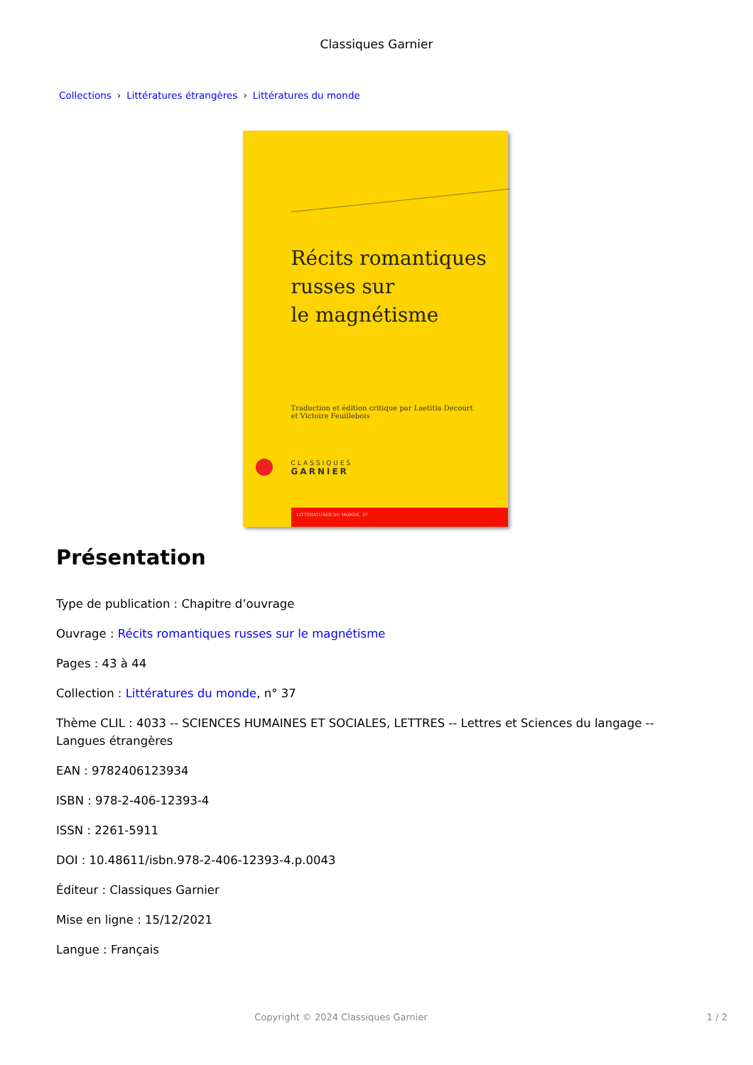Classiques Garnier
Collections › Littératures étrangères › Littératures du monde
Récits romantiques
russes sur
le magnétisme
Traduction et édition critique par Laetitia Decourt
et Victoire Feuillebois
CLASSIQUES
GARNIER
LITTÉRATURES DU MONDE, 37
Présentation
Type de publication : Chapitre d’ouvrage
Ouvrage : Récits romantiques russes sur le magnétisme
Pages : 43 à 44
Collection : Littératures du monde, n° 37
Thème CLIL : 4033 -- SCIENCES HUMAINES ET SOCIALES, LETTRES -- Lettres et Sciences du langage -- Langues étrangères
EAN : 9782406123934
ISBN : 978-2-406-12393-4
ISSN : 2261-5911
DOI : 10.48611/isbn.978-2-406-12393-4.p.0043
Éditeur : Classiques Garnier
Mise en ligne : 15/12/2021
Langue : Français
Copyright © 2024 Classiques Garnier 1 / 2